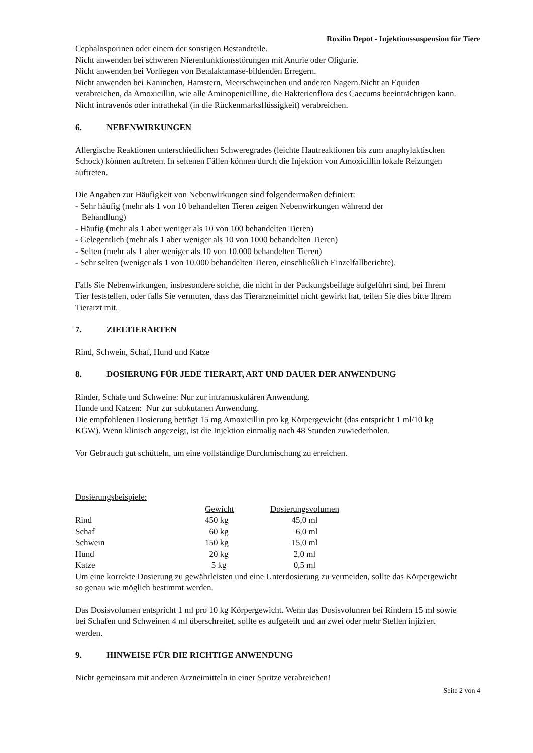Roxilin Depot - Injektionssuspension für Tiere
Cephalosporinen oder einem der sonstigen Bestandteile.
Nicht anwenden bei schweren Nierenfunktionsstörungen mit Anurie oder Oligurie.
Nicht anwenden bei Vorliegen von Betalaktamase-bildenden Erregern.
Nicht anwenden bei Kaninchen, Hamstern, Meerschweinchen und anderen Nagern.Nicht an Equiden verabreichen, da Amoxicillin, wie alle Aminopenicilline, die Bakterienflora des Caecums beeinträchtigen kann.
Nicht intravenös oder intrathekal (in die Rückenmarksflüssigkeit) verabreichen.
6. NEBENWIRKUNGEN
Allergische Reaktionen unterschiedlichen Schweregrades (leichte Hautreaktionen bis zum anaphylaktischen Schock) können auftreten. In seltenen Fällen können durch die Injektion von Amoxicillin lokale Reizungen auftreten.
Die Angaben zur Häufigkeit von Nebenwirkungen sind folgendermaßen definiert:
- Sehr häufig (mehr als 1 von 10 behandelten Tieren zeigen Nebenwirkungen während der
Behandlung)
- Häufig (mehr als 1 aber weniger als 10 von 100 behandelten Tieren)
- Gelegentlich (mehr als 1 aber weniger als 10 von 1000 behandelten Tieren)
- Selten (mehr als 1 aber weniger als 10 von 10.000 behandelten Tieren)
- Sehr selten (weniger als 1 von 10.000 behandelten Tieren, einschließlich Einzelfallberichte).
Falls Sie Nebenwirkungen, insbesondere solche, die nicht in der Packungsbeilage aufgeführt sind, bei Ihrem Tier feststellen, oder falls Sie vermuten, dass das Tierarzneimittel nicht gewirkt hat, teilen Sie dies bitte Ihrem Tierarzt mit.
7. ZIELTIERARTEN
Rind, Schwein, Schaf, Hund und Katze
8. DOSIERUNG FÜR JEDE TIERART, ART UND DAUER DER ANWENDUNG
Rinder, Schafe und Schweine: Nur zur intramuskulären Anwendung.
Hunde und Katzen: Nur zur subkutanen Anwendung.
Die empfohlenen Dosierung beträgt 15 mg Amoxicillin pro kg Körpergewicht (das entspricht 1 ml/10 kg KGW). Wenn klinisch angezeigt, ist die Injektion einmalig nach 48 Stunden zuwiederholen.
Vor Gebrauch gut schütteln, um eine vollständige Durchmischung zu erreichen.
Dosierungsbeispiele:
| | Gewicht | Dosierungsvolumen |
| --- | --- | --- |
| Rind | 450 kg | 45,0 ml |
| Schaf | 60 kg | 6,0 ml |
| Schwein | 150 kg | 15,0 ml |
| Hund | 20 kg | 2,0 ml |
| Katze | 5 kg | 0,5 ml |
Um eine korrekte Dosierung zu gewährleisten und eine Unterdosierung zu vermeiden, sollte das Körpergewicht so genau wie möglich bestimmt werden.
Das Dosisvolumen entspricht 1 ml pro 10 kg Körpergewicht. Wenn das Dosisvolumen bei Rindern 15 ml sowie bei Schafen und Schweinen 4 ml überschreitet, sollte es aufgeteilt und an zwei oder mehr Stellen injiziert werden.
9. HINWEISE FÜR DIE RICHTIGE ANWENDUNG
Nicht gemeinsam mit anderen Arzneimitteln in einer Spritze verabreichen!
Seite 2 von 4